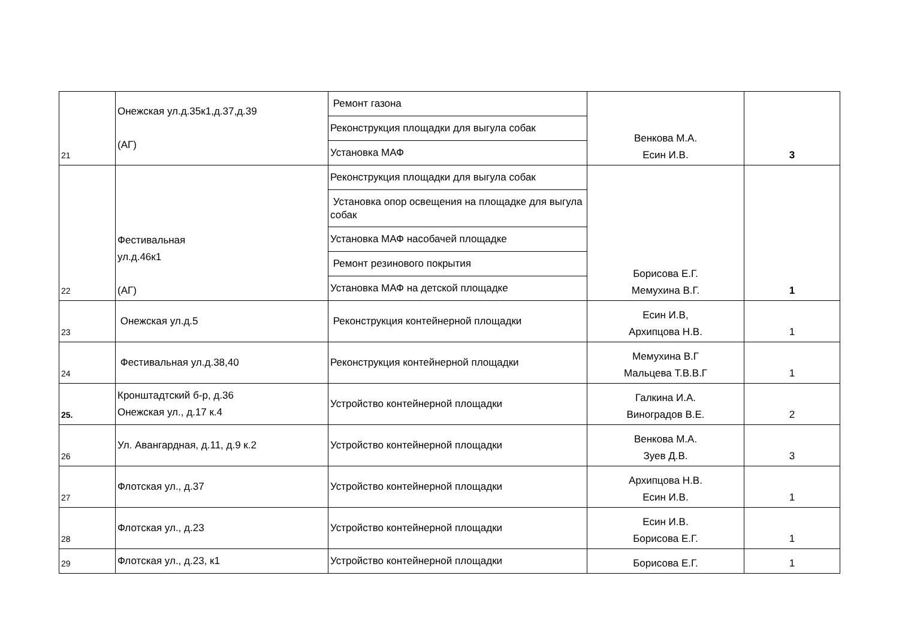| 21 | Онежская ул.д.35к1,д.37,д.39 (АГ) | Ремонт газона | Венкова М.А. Есин И.В. | 3 |
| | | Реконструкция площадки для выгула собак | | |
| | | Установка МАФ | | |
| 22 | Фестивальная ул.д.46к1 (АГ) | Реконструкция площадки для выгула собак | Борисова Е.Г. Мемухина В.Г. | 1 |
| | | Установка опор освещения на площадке для выгула собак | | |
| | | Установка МАФ насобачей площадке | | |
| | | Ремонт резинового покрытия | | |
| | | Установка МАФ на детской площадке | | |
| 23 | Онежская ул.д.5 | Реконструкция контейнерной площадки | Есин И.В, Архипцова Н.В. | 1 |
| 24 | Фестивальная ул.д.38,40 | Реконструкция контейнерной площадки | Мемухина В.Г Мальцева Т.В.В.Г | 1 |
| 25. | Кронштадтский б-р, д.36 Онежская ул., д.17 к.4 | Устройство контейнерной площадки | Галкина И.А. Виноградов В.Е. | 2 |
| 26 | Ул. Авангардная, д.11, д.9 к.2 | Устройство контейнерной площадки | Венкова М.А. Зуев Д.В. | 3 |
| 27 | Флотская ул., д.37 | Устройство контейнерной площадки | Архипцова Н.В. Есин И.В. | 1 |
| 28 | Флотская ул., д.23 | Устройство контейнерной площадки | Есин И.В. Борисова Е.Г. | 1 |
| 29 | Флотская ул., д.23, к1 | Устройство контейнерной площадки | Борисова Е.Г. | 1 |